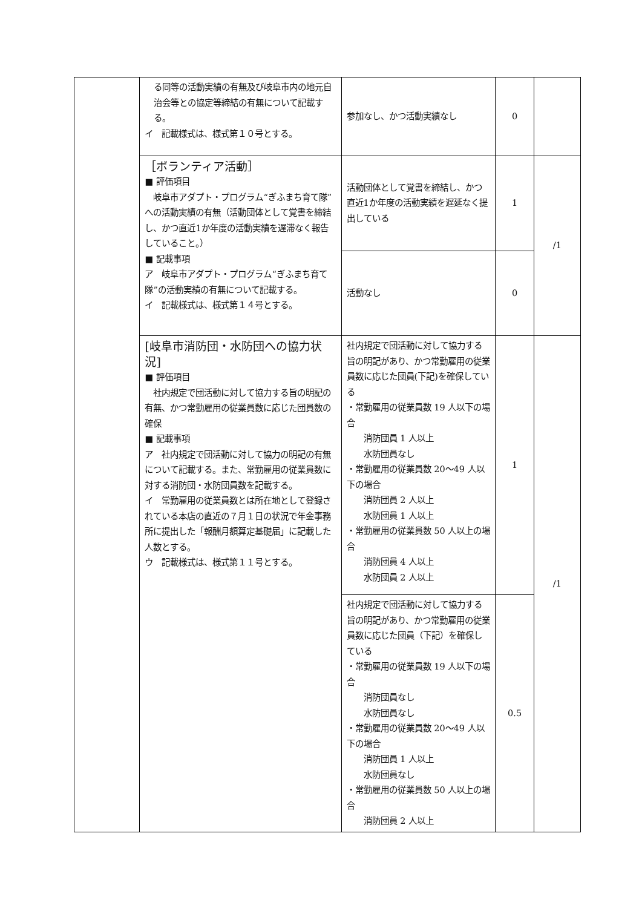| | る同等の活動実績の有無及び岐阜市内の地元自治会等との協定等締結の有無について記載する。 イ 記載様式は、様式第１０号とする。 | 参加なし、かつ活動実績なし | 0 | |
| | ［ボランティア活動］ ■ 評価項目 岐阜市アダプト・プログラム“ぎふまち育て隊”への活動実績の有無（活動団体として覚書を締結し、かつ直近1か年度の活動実績を遅滞なく報告していること。） ■ 記載事項 ア 岐阜市アダプト・プログラム“ぎふまち育て隊”の活動実績の有無について記載する。 イ 記載様式は、様式第１４号とする。 | 活動団体として覚書を締結し、かつ直近1か年度の活動実績を遅延なく提出している | 1 | /1 |
| | | 活動なし | 0 | |
| | [岐阜市消防団・水防団への協力状況] ■ 評価項目 社内規定で団活動に対して協力する旨の明記の有無、かつ常勤雇用の従業員数に応じた団員数の確保 ■ 記載事項 ア 社内規定で団活動に対して協力の明記の有無について記載する。また、常勤雇用の従業員数に対する消防団・水防団員数を記載する。 イ 常勤雇用の従業員数とは所在地として登録されている本店の直近の７月１日の状況で年金事務所に提出した「報酬月額算定基礎届」に記載した人数とする。 ウ 記載様式は、様式第１１号とする。 | 社内規定で団活動に対して協力する旨の明記があり、かつ常勤雇用の従業員数に応じた団員(下記)を確保している ・常勤雇用の従業員数 19 人以下の場合 消防団員 1 人以上 水防団員なし ・常勤雇用の従業員数 20～49 人以下の場合 消防団員 2 人以上 水防団員 1 人以上 ・常勤雇用の従業員数 50 人以上の場合 消防団員 4 人以上 水防団員 2 人以上 | 1 | /1 |
| | | 社内規定で団活動に対して協力する旨の明記があり、かつ常勤雇用の従業員数に応じた団員（下記）を確保している ・常勤雇用の従業員数 19 人以下の場合 消防団員なし 水防団員なし ・常勤雇用の従業員数 20～49 人以下の場合 消防団員 1 人以上 水防団員なし ・常勤雇用の従業員数 50 人以上の場合 消防団員 2 人以上 | 0.5 | |